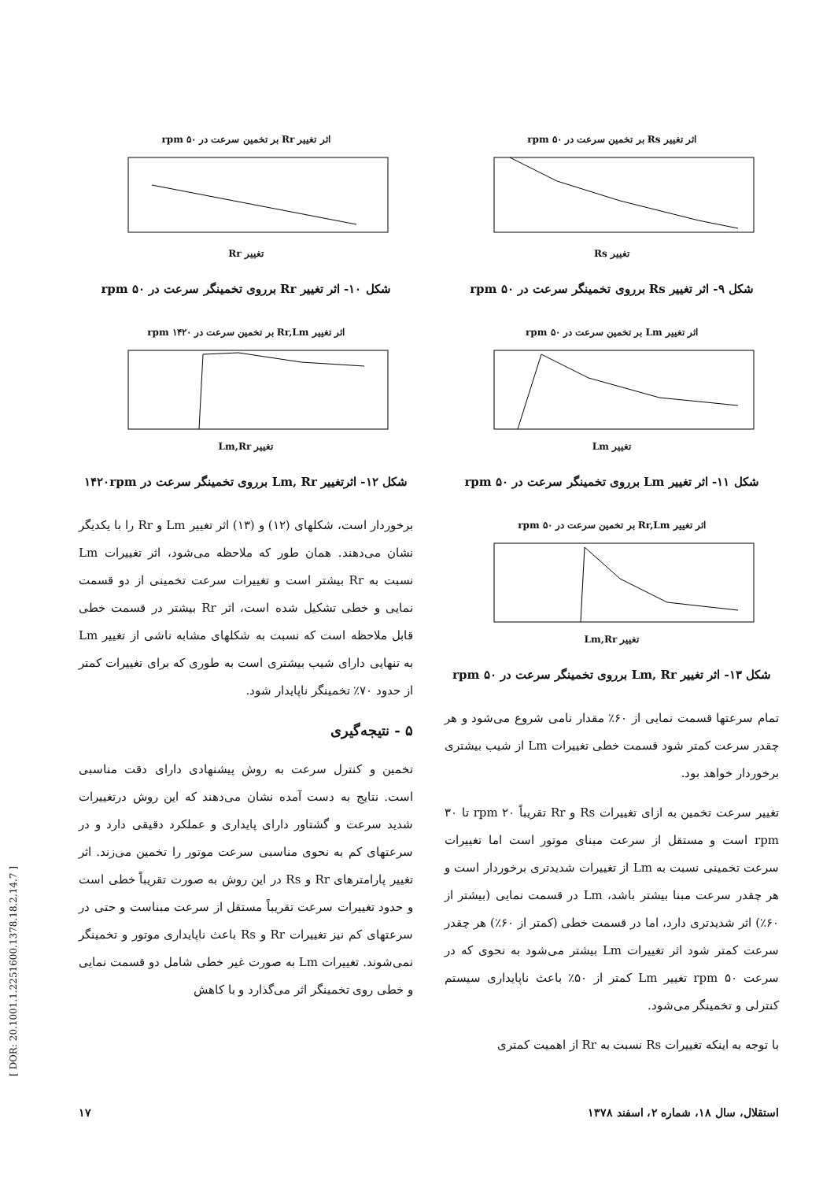اثر تغییر Rs بر تخمین سرعت در ۵۰ rpm
تغییر Rs
شکل ۹- اثر تغییر Rs برروی تخمینگر سرعت در ۵۰ rpm
اثر تغییر Lm بر تخمین سرعت در ۵۰ rpm
تغییر Lm
شکل ۱۱- اثر تغییر Lm برروی تخمینگر سرعت در ۵۰ rpm
اثر تغییر Rr,Lm بر تخمین سرعت در ۵۰ rpm
تغییر Lm,Rr
شکل ۱۳- اثر تغییر Lm, Rr برروی تخمینگر سرعت در ۵۰ rpm
تمام سرعتها قسمت نمایی از ۶۰٪ مقدار نامی شروع می‌شود و هر چقدر سرعت کمتر شود قسمت خطی تغییرات Lm از شیب بیشتری برخوردار خواهد بود.
تغییر سرعت تخمین به ازای تغییرات Rs و Rr تقریباً ۲۰ rpm تا ۳۰ rpm است و مستقل از سرعت مبنای موتور است اما تغییرات سرعت تخمینی نسبت به Lm از تغییرات شدیدتری برخوردار است و هر چقدر سرعت مبنا بیشتر باشد، Lm در قسمت نمایی (بیشتر از ۶۰٪) اثر شدیدتری دارد، اما در قسمت خطی (کمتر از ۶۰٪) هر چقدر سرعت کمتر شود اثر تغییرات Lm بیشتر می‌شود به نحوی که در سرعت ۵۰ rpm تغییر Lm کمتر از ۵۰٪ باعث ناپایداری سیستم کنترلی و تخمینگر می‌شود.
با توجه به اینکه تغییرات Rs نسبت به Rr از اهمیت کمتری
اثر تغییر Rr بر تخمین سرعت در ۵۰ rpm
تغییر Rr
شکل ۱۰- اثر تغییر Rr برروی تخمینگر سرعت در ۵۰ rpm
اثر تغییر Rr,Lm بر تخمین سرعت در ۱۴۲۰ rpm
تغییر Lm,Rr
شکل ۱۲- اثرتغییر Lm, Rr برروی تخمینگر سرعت در ۱۴۲۰rpm
برخوردار است، شکلهای (۱۲) و (۱۳) اثر تغییر Lm و Rr را با یکدیگر نشان می‌دهند. همان طور که ملاحظه می‌شود، اثر تغییرات Lm نسبت به Rr بیشتر است و تغییرات سرعت تخمینی از دو قسمت نمایی و خطی تشکیل شده است، اثر Rr بیشتر در قسمت خطی قابل ملاحظه است که نسبت به شکلهای مشابه ناشی از تغییر Lm به تنهایی دارای شیب بیشتری است به طوری که برای تغییرات کمتر از حدود ۷۰٪ تخمینگر ناپایدار شود.
۵ - نتیجه‌گیری
تخمین و کنترل سرعت به روش پیشنهادی دارای دقت مناسبی است. نتایج به دست آمده نشان می‌دهند که این روش درتغییرات شدید سرعت و گشتاور دارای پایداری و عملکرد دقیقی دارد و در سرعتهای کم به نحوی مناسبی سرعت موتور را تخمین می‌زند. اثر تغییر پارامترهای Rr و Rs در این روش به صورت تقریباً خطی است و حدود تغییرات سرعت تقریباً مستقل از سرعت مبناست و حتی در سرعتهای کم نیز تغییرات Rr و Rs باعث ناپایداری موتور و تخمینگر نمی‌شوند. تغییرات Lm به صورت غیر خطی شامل دو قسمت نمایی و خطی روی تخمینگر اثر می‌گذارد و با کاهش
استقلال، سال ۱۸، شماره ۲، اسفند ۱۳۷۸ ۱۷
[ DOR: 20.1001.1.2251600.1378.18.2.14.7 ]